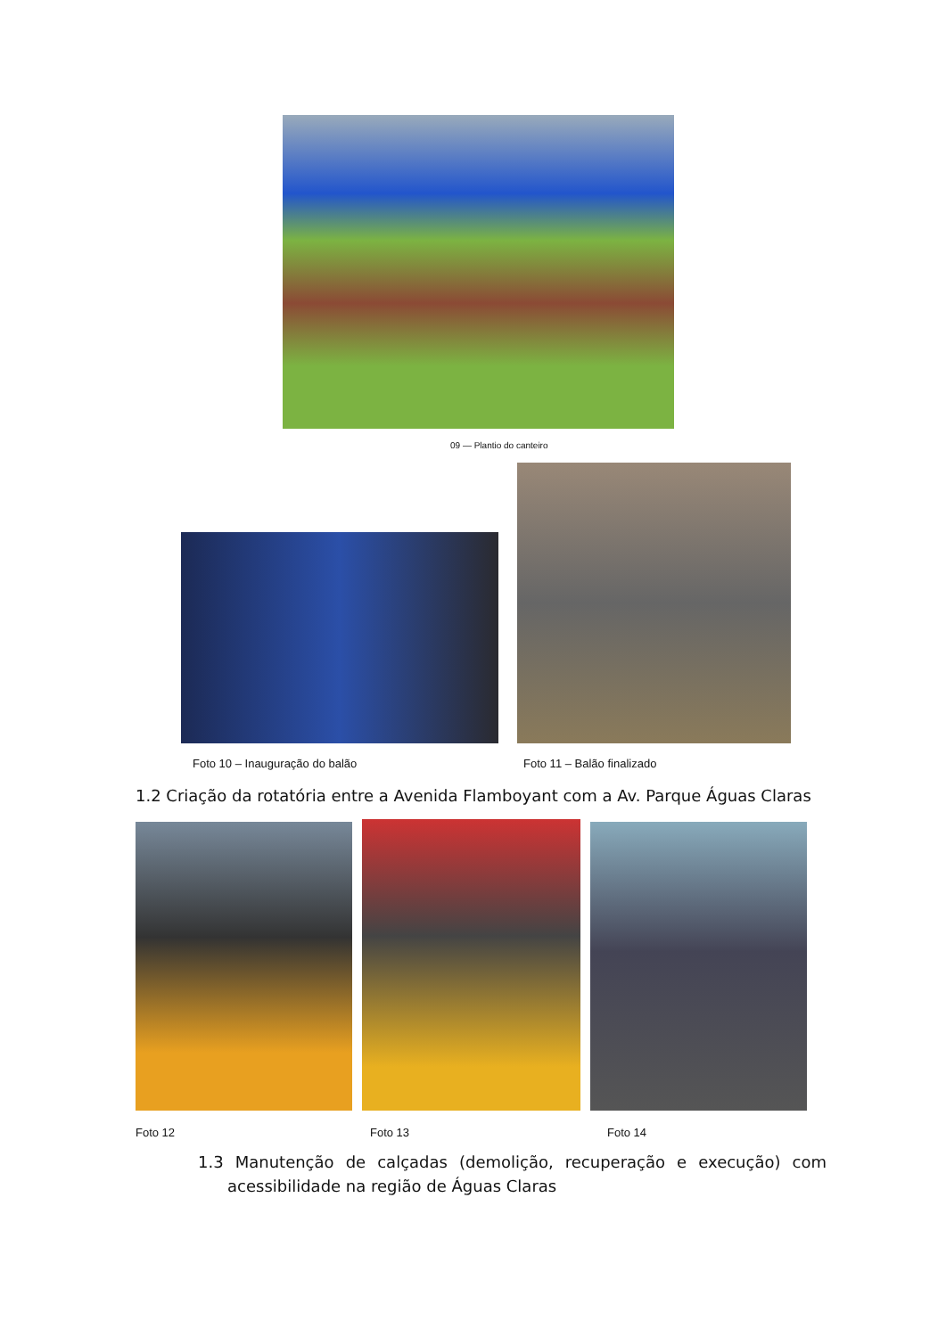09 — Plantio do canteiro
Foto 10 – Inauguração do balão Foto 11 – Balão finalizado
1.2 Criação da rotatória entre a Avenida Flamboyant com a Av. Parque Águas Claras
Foto 12 Foto 13 Foto 14
1.3 Manutenção de calçadas (demolição, recuperação e execução) com
acessibilidade na região de Águas Claras